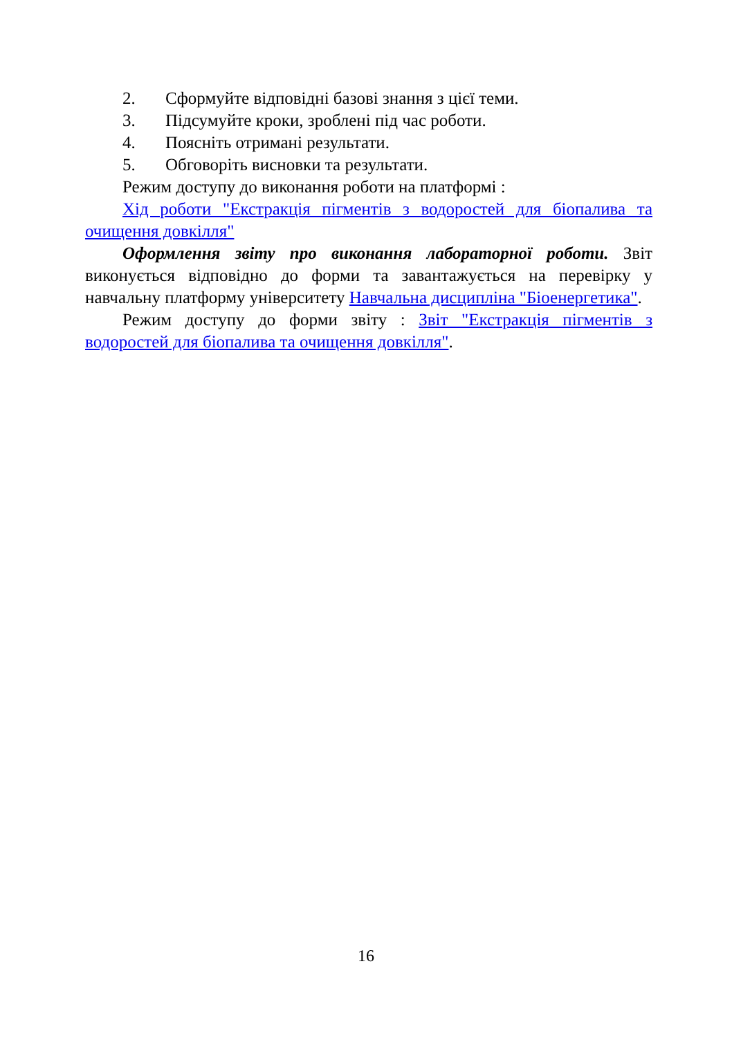2. Сформуйте відповідні базові знання з цієї теми.
3. Підсумуйте кроки, зроблені під час роботи.
4. Поясніть отримані результати.
5. Обговоріть висновки та результати.
Режим доступу до виконання роботи на платформі :
Хід роботи "Екстракція пігментів з водоростей для біопалива та очищення довкілля"
Оформлення звіту про виконання лабораторної роботи. Звіт виконується відповідно до форми та завантажується на перевірку у навчальну платформу університету Навчальна дисципліна "Біоенергетика".
Режим доступу до форми звіту : Звіт "Екстракція пігментів з водоростей для біопалива та очищення довкілля".
16